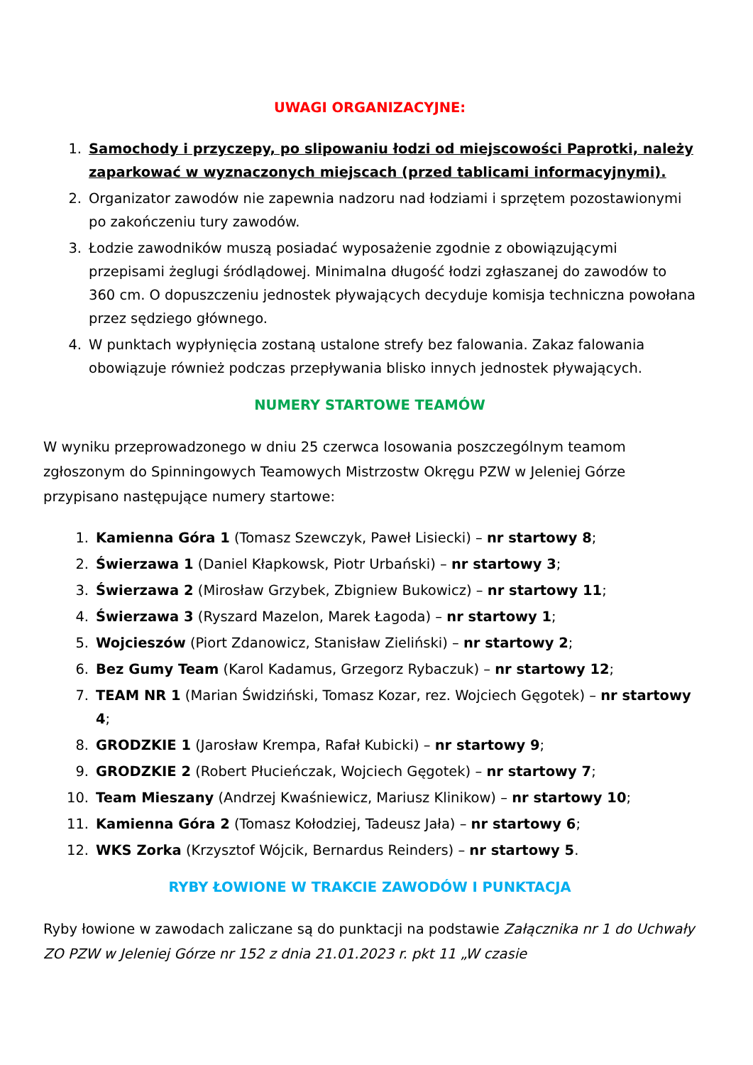UWAGI ORGANIZACYJNE:
1. Samochody i przyczepy, po slipowaniu łodzi od miejscowości Paprotki, należy zaparkować w wyznaczonych miejscach (przed tablicami informacyjnymi).
2. Organizator zawodów nie zapewnia nadzoru nad łodziami i sprzętem pozostawionymi po zakończeniu tury zawodów.
3. Łodzie zawodników muszą posiadać wyposażenie zgodnie z obowiązującymi przepisami żeglugi śródlądowej. Minimalna długość łodzi zgłaszanej do zawodów to 360 cm. O dopuszczeniu jednostek pływających decyduje komisja techniczna powołana przez sędziego głównego.
4. W punktach wypłynięcia zostaną ustalone strefy bez falowania. Zakaz falowania obowiązuje również podczas przepływania blisko innych jednostek pływających.
NUMERY STARTOWE TEAMÓW
W wyniku przeprowadzonego w dniu 25 czerwca losowania poszczególnym teamom zgłoszonym do Spinningowych Teamowych Mistrzostw Okręgu PZW w Jeleniej Górze przypisano następujące numery startowe:
1. Kamienna Góra 1 (Tomasz Szewczyk, Paweł Lisiecki) – nr startowy 8;
2. Świerzawa 1 (Daniel Kłapkowsk, Piotr Urbański) – nr startowy 3;
3. Świerzawa 2 (Mirosław Grzybek, Zbigniew Bukowicz) – nr startowy 11;
4. Świerzawa 3 (Ryszard Mazelon, Marek Łagoda) – nr startowy 1;
5. Wojcieszów (Piort Zdanowicz, Stanisław Zieliński) – nr startowy 2;
6. Bez Gumy Team (Karol Kadamus, Grzegorz Rybaczuk) – nr startowy 12;
7. TEAM NR 1 (Marian Świdziński, Tomasz Kozar, rez. Wojciech Gęgotek) – nr startowy 4;
8. GRODZKIE 1 (Jarosław Krempa, Rafał Kubicki) – nr startowy 9;
9. GRODZKIE 2 (Robert Płucieńczak, Wojciech Gęgotek) – nr startowy 7;
10. Team Mieszany (Andrzej Kwaśniewicz, Mariusz Klinikow) – nr startowy 10;
11. Kamienna Góra 2 (Tomasz Kołodziej, Tadeusz Jała) – nr startowy 6;
12. WKS Zorka (Krzysztof Wójcik, Bernardus Reinders) – nr startowy 5.
RYBY ŁOWIONE W TRAKCIE ZAWODÓW I PUNKTACJA
Ryby łowione w zawodach zaliczane są do punktacji na podstawie Załącznika nr 1 do Uchwały ZO PZW w Jeleniej Górze nr 152 z dnia 21.01.2023 r. pkt 11 „W czasie